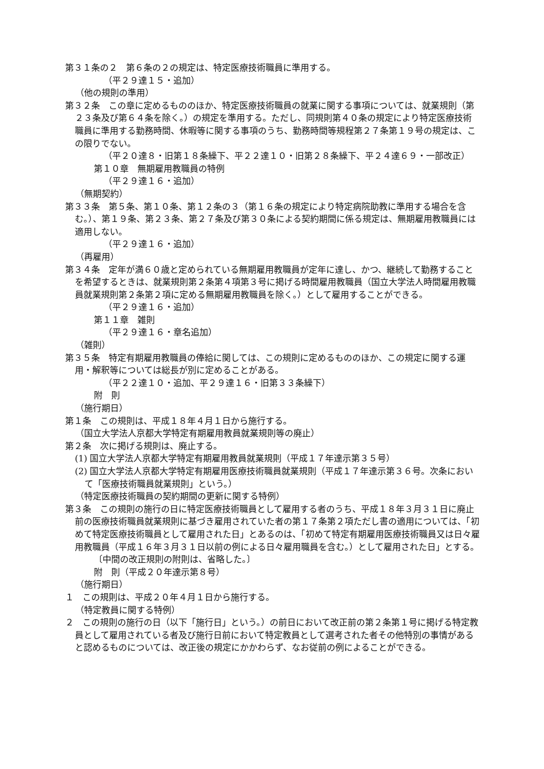第３１条の２　第６条の２の規定は、特定医療技術職員に準用する。
（平２９達１５・追加）
（他の規則の準用）
第３２条　この章に定めるもののほか、特定医療技術職員の就業に関する事項については、就業規則（第２３条及び第６４条を除く。）の規定を準用する。ただし、同規則第４０条の規定により特定医療技術職員に準用する勤務時間、休暇等に関する事項のうち、勤務時間等規程第２７条第１９号の規定は、この限りでない。
（平２０達８・旧第１８条繰下、平２２達１０・旧第２８条繰下、平２４達６９・一部改正）
第１０章　無期雇用教職員の特例
（平２９達１６・追加）
（無期契約）
第３３条　第５条、第１０条、第１２条の３（第１６条の規定により特定病院助教に準用する場合を含む。）、第１９条、第２３条、第２７条及び第３０条による契約期間に係る規定は、無期雇用教職員には適用しない。
（平２９達１６・追加）
（再雇用）
第３４条　定年が満６０歳と定められている無期雇用教職員が定年に達し、かつ、継続して勤務することを希望するときは、就業規則第２条第４項第３号に掲げる時間雇用教職員（国立大学法人時間雇用教職員就業規則第２条第２項に定める無期雇用教職員を除く。）として雇用することができる。
（平２９達１６・追加）
第１１章　雑則
（平２９達１６・章名追加）
（雑則）
第３５条　特定有期雇用教職員の俸給に関しては、この規則に定めるもののほか、この規定に関する運用・解釈等については総長が別に定めることがある。
（平２２達１０・追加、平２９達１６・旧第３３条繰下）
附　則
（施行期日）
第１条　この規則は、平成１８年４月１日から施行する。
（国立大学法人京都大学特定有期雇用教員就業規則等の廃止）
第２条　次に掲げる規則は、廃止する。
(1) 国立大学法人京都大学特定有期雇用教員就業規則（平成１７年達示第３５号）
(2) 国立大学法人京都大学特定有期雇用医療技術職員就業規則（平成１７年達示第３６号。次条において「医療技術職員就業規則」という。）
（特定医療技術職員の契約期間の更新に関する特例）
第３条　この規則の施行の日に特定医療技術職員として雇用する者のうち、平成１８年３月３１日に廃止前の医療技術職員就業規則に基づき雇用されていた者の第１７条第２項ただし書の適用については、「初めて特定医療技術職員として雇用された日」とあるのは、「初めて特定有期雇用医療技術職員又は日々雇用教職員（平成１６年３月３１日以前の例による日々雇用職員を含む。）として雇用された日」とする。
〔中間の改正規則の附則は、省略した。〕
附　則（平成２０年達示第８号）
（施行期日）
１　この規則は、平成２０年４月１日から施行する。
（特定教員に関する特例）
２　この規則の施行の日（以下「施行日」という。）の前日において改正前の第２条第１号に掲げる特定教員として雇用されている者及び施行日前において特定教員として選考された者その他特別の事情があると認めるものについては、改正後の規定にかかわらず、なお従前の例によることができる。